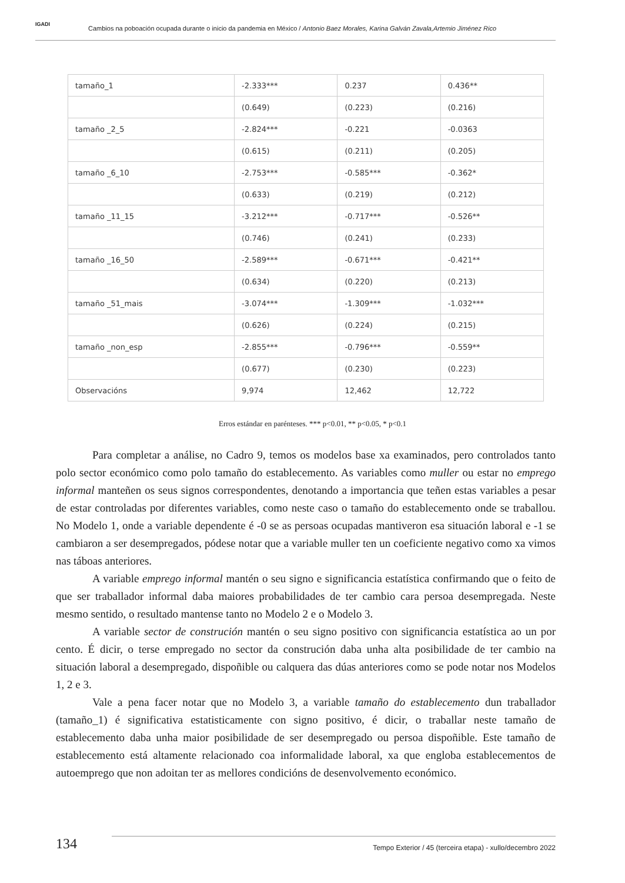IGADI
Cambios na poboación ocupada durante o inicio da pandemia en México / Antonio Baez Morales, Karina Galván Zavala,Artemio Jiménez Rico
| tamaño_1 | -2.333*** | 0.237 | 0.436** |
| | (0.649) | (0.223) | (0.216) |
| tamaño _2_5 | -2.824*** | -0.221 | -0.0363 |
| | (0.615) | (0.211) | (0.205) |
| tamaño _6_10 | -2.753*** | -0.585*** | -0.362* |
| | (0.633) | (0.219) | (0.212) |
| tamaño _11_15 | -3.212*** | -0.717*** | -0.526** |
| | (0.746) | (0.241) | (0.233) |
| tamaño _16_50 | -2.589*** | -0.671*** | -0.421** |
| | (0.634) | (0.220) | (0.213) |
| tamaño _51_mais | -3.074*** | -1.309*** | -1.032*** |
| | (0.626) | (0.224) | (0.215) |
| tamaño _non_esp | -2.855*** | -0.796*** | -0.559** |
| | (0.677) | (0.230) | (0.223) |
| Observacións | 9,974 | 12,462 | 12,722 |
Erros estándar en parénteses. *** p<0.01, ** p<0.05, * p<0.1
Para completar a análise, no Cadro 9, temos os modelos base xa examinados, pero controlados tanto polo sector económico como polo tamaño do establecemento. As variables como muller ou estar no emprego informal manteñen os seus signos correspondentes, denotando a importancia que teñen estas variables a pesar de estar controladas por diferentes variables, como neste caso o tamaño do establecemento onde se traballou. No Modelo 1, onde a variable dependente é -0 se as persoas ocupadas mantiveron esa situación laboral e -1 se cambiaron a ser desempregados, pódese notar que a variable muller ten un coeficiente negativo como xa vimos nas táboas anteriores.
A variable emprego informal mantén o seu signo e significancia estatística confirmando que o feito de que ser traballador informal daba maiores probabilidades de ter cambio cara persoa desempregada. Neste mesmo sentido, o resultado mantense tanto no Modelo 2 e o Modelo 3.
A variable sector de construción mantén o seu signo positivo con significancia estatística ao un por cento. É dicir, o terse empregado no sector da construción daba unha alta posibilidade de ter cambio na situación laboral a desempregado, dispoñible ou calquera das dúas anteriores como se pode notar nos Modelos 1, 2 e 3.
Vale a pena facer notar que no Modelo 3, a variable tamaño do establecemento dun traballador (tamaño_1) é significativa estatisticamente con signo positivo, é dicir, o traballar neste tamaño de establecemento daba unha maior posibilidade de ser desempregado ou persoa dispoñible. Este tamaño de establecemento está altamente relacionado coa informalidade laboral, xa que engloba establecementos de autoemprego que non adoitan ter as mellores condicións de desenvolvemento económico.
134
Tempo Exterior / 45 (terceira etapa) - xullo/decembro 2022